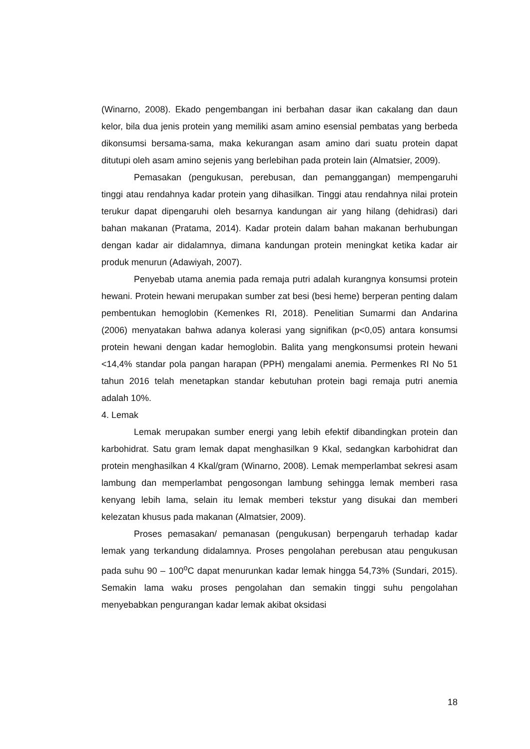(Winarno, 2008). Ekado pengembangan ini berbahan dasar ikan cakalang dan daun kelor, bila dua jenis protein yang memiliki asam amino esensial pembatas yang berbeda dikonsumsi bersama-sama, maka kekurangan asam amino dari suatu protein dapat ditutupi oleh asam amino sejenis yang berlebihan pada protein lain (Almatsier, 2009).
Pemasakan (pengukusan, perebusan, dan pemanggangan) mempengaruhi tinggi atau rendahnya kadar protein yang dihasilkan. Tinggi atau rendahnya nilai protein terukur dapat dipengaruhi oleh besarnya kandungan air yang hilang (dehidrasi) dari bahan makanan (Pratama, 2014). Kadar protein dalam bahan makanan berhubungan dengan kadar air didalamnya, dimana kandungan protein meningkat ketika kadar air produk menurun (Adawiyah, 2007).
Penyebab utama anemia pada remaja putri adalah kurangnya konsumsi protein hewani. Protein hewani merupakan sumber zat besi (besi heme) berperan penting dalam pembentukan hemoglobin (Kemenkes RI, 2018). Penelitian Sumarmi dan Andarina (2006) menyatakan bahwa adanya kolerasi yang signifikan (p<0,05) antara konsumsi protein hewani dengan kadar hemoglobin. Balita yang mengkonsumsi protein hewani <14,4% standar pola pangan harapan (PPH) mengalami anemia. Permenkes RI No 51 tahun 2016 telah menetapkan standar kebutuhan protein bagi remaja putri anemia adalah 10%.
4. Lemak
Lemak merupakan sumber energi yang lebih efektif dibandingkan protein dan karbohidrat. Satu gram lemak dapat menghasilkan 9 Kkal, sedangkan karbohidrat dan protein menghasilkan 4 Kkal/gram (Winarno, 2008). Lemak memperlambat sekresi asam lambung dan memperlambat pengosongan lambung sehingga lemak memberi rasa kenyang lebih lama, selain itu lemak memberi tekstur yang disukai dan memberi kelezatan khusus pada makanan (Almatsier, 2009).
Proses pemasakan/ pemanasan (pengukusan) berpengaruh terhadap kadar lemak yang terkandung didalamnya. Proses pengolahan perebusan atau pengukusan pada suhu 90 – 100<sup>o</sup>C dapat menurunkan kadar lemak hingga 54,73% (Sundari, 2015). Semakin lama waku proses pengolahan dan semakin tinggi suhu pengolahan menyebabkan pengurangan kadar lemak akibat oksidasi
18